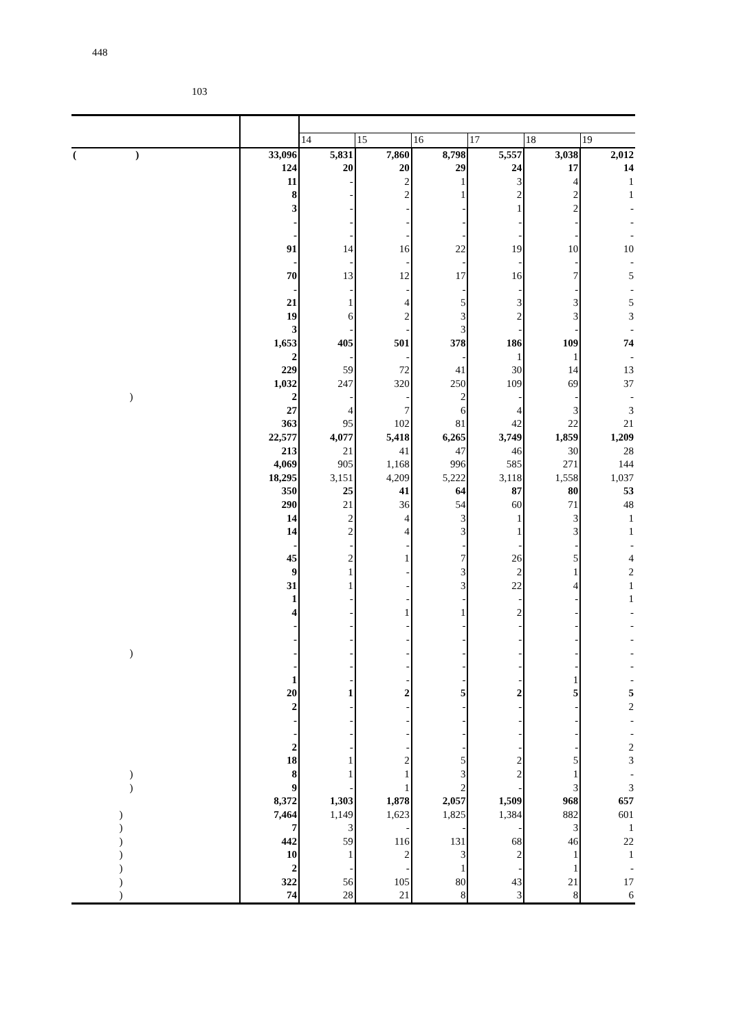448
103
| | | 14 | 15 | 16 | 17 | 18 | 19 |
| --- | --- | --- | --- | --- | --- | --- | --- |
| ( ) | 33,096 | 5,831 | 7,860 | 8,798 | 5,557 | 3,038 | 2,012 |
| | 124 | 20 | 20 | 29 | 24 | 17 | 14 |
| | 11 | - | 2 | 1 | 3 | 4 | 1 |
| | 8 | - | 2 | 1 | 2 | 2 | 1 |
| | 3 | - | - | - | 1 | 2 | - |
| | - | - | - | - | - | - | - |
| | - | - | - | - | - | - | - |
| | 91 | 14 | 16 | 22 | 19 | 10 | 10 |
| | - | - | - | - | - | - | - |
| | 70 | 13 | 12 | 17 | 16 | 7 | 5 |
| | - | - | - | - | - | - | - |
| | 21 | 1 | 4 | 5 | 3 | 3 | 5 |
| | 19 | 6 | 2 | 3 | 2 | 3 | 3 |
| | 3 | - | - | 3 | - | - | - |
| | 1,653 | 405 | 501 | 378 | 186 | 109 | 74 |
| | 2 | - | - | - | 1 | 1 | - |
| | 229 | 59 | 72 | 41 | 30 | 14 | 13 |
| | 1,032 | 247 | 320 | 250 | 109 | 69 | 37 |
| ) | 2 | - | - | 2 | - | - | - |
| | 27 | 4 | 7 | 6 | 4 | 3 | 3 |
| | 363 | 95 | 102 | 81 | 42 | 22 | 21 |
| | 22,577 | 4,077 | 5,418 | 6,265 | 3,749 | 1,859 | 1,209 |
| | 213 | 21 | 41 | 47 | 46 | 30 | 28 |
| | 4,069 | 905 | 1,168 | 996 | 585 | 271 | 144 |
| | 18,295 | 3,151 | 4,209 | 5,222 | 3,118 | 1,558 | 1,037 |
| | 350 | 25 | 41 | 64 | 87 | 80 | 53 |
| | 290 | 21 | 36 | 54 | 60 | 71 | 48 |
| | 14 | 2 | 4 | 3 | 1 | 3 | 1 |
| | 14 | 2 | 4 | 3 | 1 | 3 | 1 |
| | - | - | - | - | - | - | - |
| | 45 | 2 | 1 | 7 | 26 | 5 | 4 |
| | 9 | 1 | - | 3 | 2 | 1 | 2 |
| | 31 | 1 | - | 3 | 22 | 4 | 1 |
| | 1 | - | - | - | - | - | 1 |
| | 4 | - | 1 | 1 | 2 | - | - |
| | - | - | - | - | - | - | - |
| | - | - | - | - | - | - | - |
| ) | - | - | - | - | - | - | - |
| | - | - | - | - | - | - | - |
| | 1 | - | - | - | - | 1 | - |
| | 20 | 1 | 2 | 5 | 2 | 5 | 5 |
| | 2 | - | - | - | - | - | 2 |
| | - | - | - | - | - | - | - |
| | - | - | - | - | - | - | - |
| | 2 | - | - | - | - | - | 2 |
| | 18 | 1 | 2 | 5 | 2 | 5 | 3 |
| ) | 8 | 1 | 1 | 3 | 2 | 1 | - |
| ) | 9 | - | 1 | 2 | - | 3 | 3 |
| | 8,372 | 1,303 | 1,878 | 2,057 | 1,509 | 968 | 657 |
| ) | 7,464 | 1,149 | 1,623 | 1,825 | 1,384 | 882 | 601 |
| ) | 7 | 3 | - | - | - | 3 | 1 |
| ) | 442 | 59 | 116 | 131 | 68 | 46 | 22 |
| ) | 10 | 1 | 2 | 3 | 2 | 1 | 1 |
| ) | 2 | - | - | 1 | - | 1 | - |
| ) | 322 | 56 | 105 | 80 | 43 | 21 | 17 |
| ) | 74 | 28 | 21 | 8 | 3 | 8 | 6 |